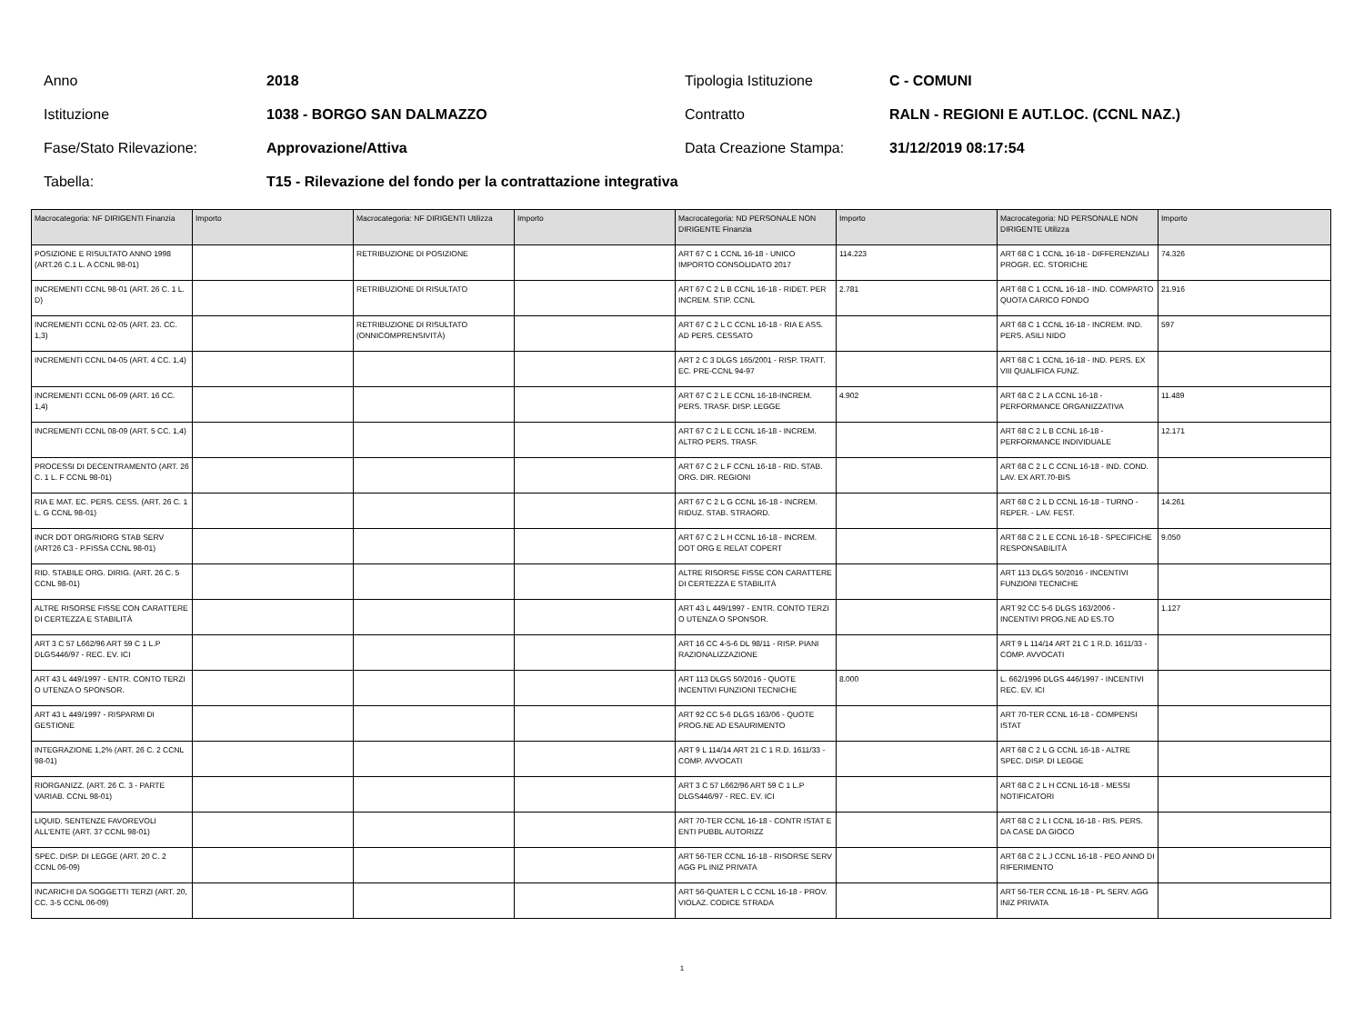Anno 2018 Tipologia Istituzione C - COMUNI
Istituzione 1038 - BORGO SAN DALMAZZO Contratto
RALN - REGIONI E AUT.LOC. (CCNL NAZ.)
Fase/Stato Rilevazione: Approvazione/Attiva Data Creazione Stampa: 31/12/2019 08:17:54
Tabella:
T15 - Rilevazione del fondo per la contrattazione integrativa
| Macrocategoria: NF DIRIGENTI Finanzia | Importo | Macrocategoria: NF DIRIGENTI Utilizza | Importo | Macrocategoria: ND PERSONALE NON DIRIGENTE Finanzia | Importo | Macrocategoria: ND PERSONALE NON DIRIGENTE Utilizza | Importo |
| POSIZIONE E RISULTATO ANNO 1998 (ART.26 C.1 L. A CCNL 98-01) | | RETRIBUZIONE DI POSIZIONE | | ART 67 C 1 CCNL 16-18 - UNICO IMPORTO CONSOLIDATO 2017 | 114.223 | ART 68 C 1 CCNL 16-18 - DIFFERENZIALI PROGR. EC. STORICHE | 74.326 |
| INCREMENTI CCNL 98-01 (ART. 26 C. 1 L. D) | | RETRIBUZIONE DI RISULTATO | | ART 67 C 2 L B CCNL 16-18 - RIDET. PER INCREM. STIP. CCNL | 2.781 | ART 68 C 1 CCNL 16-18 - IND. COMPARTO QUOTA CARICO FONDO | 21.916 |
| INCREMENTI CCNL 02-05 (ART. 23. CC. 1,3) | | RETRIBUZIONE DI RISULTATO (ONNICOMPRENSIVITÀ) | | ART 67 C 2 L C CCNL 16-18 - RIA E ASS. AD PERS. CESSATO | | ART 68 C 1 CCNL 16-18 - INCREM. IND. PERS. ASILI NIDO | 597 |
| INCREMENTI CCNL 04-05 (ART. 4 CC. 1,4) | | | | ART 2 C 3 DLGS 165/2001 - RISP. TRATT. EC. PRE-CCNL 94-97 | | ART 68 C 1 CCNL 16-18 - IND. PERS. EX VIII QUALIFICA FUNZ. | |
| INCREMENTI CCNL 06-09 (ART. 16 CC. 1,4) | | | | ART 67 C 2 L E CCNL 16-18-INCREM. PERS. TRASF. DISP. LEGGE | 4.902 | ART 68 C 2 L A CCNL 16-18 - PERFORMANCE ORGANIZZATIVA | 11.489 |
| INCREMENTI CCNL 08-09 (ART. 5 CC. 1,4) | | | | ART 67 C 2 L E CCNL 16-18 - INCREM. ALTRO PERS. TRASF. | | ART 68 C 2 L B CCNL 16-18 - PERFORMANCE INDIVIDUALE | 12.171 |
| PROCESSI DI DECENTRAMENTO (ART. 26 C. 1 L. F CCNL 98-01) | | | | ART 67 C 2 L F CCNL 16-18 - RID. STAB. ORG. DIR. REGIONI | | ART 68 C 2 L C CCNL 16-18 - IND. COND. LAV. EX ART.70-BIS | |
| RIA E MAT. EC. PERS. CESS. (ART. 26 C. 1 L. G CCNL 98-01) | | | | ART 67 C 2 L G CCNL 16-18 - INCREM. RIDUZ. STAB. STRAORD. | | ART 68 C 2 L D CCNL 16-18 - TURNO - REPER. - LAV. FEST. | 14.261 |
| INCR DOT ORG/RIORG STAB SERV (ART26 C3 - P.FISSA CCNL 98-01) | | | | ART 67 C 2 L H CCNL 16-18 - INCREM. DOT ORG E RELAT COPERT | | ART 68 C 2 L E CCNL 16-18 - SPECIFICHE RESPONSABILITÀ | 9.050 |
| RID. STABILE ORG. DIRIG. (ART. 26 C. 5 CCNL 98-01) | | | | ALTRE RISORSE FISSE CON CARATTERE DI CERTEZZA E STABILITÀ | | ART 113 DLGS 50/2016 - INCENTIVI FUNZIONI TECNICHE | |
| ALTRE RISORSE FISSE CON CARATTERE DI CERTEZZA E STABILITÀ | | | | ART 43 L 449/1997 - ENTR. CONTO TERZI O UTENZA O SPONSOR. | | ART 92 CC 5-6 DLGS 163/2006 - INCENTIVI PROG.NE AD ES.TO | 1.127 |
| ART 3 C 57 L662/96 ART 59 C 1 L.P DLGS446/97 - REC. EV. ICI | | | | ART 16 CC 4-5-6 DL 98/11 - RISP. PIANI RAZIONALIZZAZIONE | | ART 9 L 114/14 ART 21 C 1 R.D. 1611/33 - COMP. AVVOCATI | |
| ART 43 L 449/1997 - ENTR. CONTO TERZI O UTENZA O SPONSOR. | | | | ART 113 DLGS 50/2016 - QUOTE INCENTIVI FUNZIONI TECNICHE | 8.000 | L. 662/1996 DLGS 446/1997 - INCENTIVI REC. EV. ICI | |
| ART 43 L 449/1997 - RISPARMI DI GESTIONE | | | | ART 92 CC 5-6 DLGS 163/06 - QUOTE PROG.NE AD ESAURIMENTO | | ART 70-TER CCNL 16-18 - COMPENSI ISTAT | |
| INTEGRAZIONE 1,2% (ART. 26 C. 2 CCNL 98-01) | | | | ART 9 L 114/14 ART 21 C 1 R.D. 1611/33 - COMP. AVVOCATI | | ART 68 C 2 L G CCNL 16-18 - ALTRE SPEC. DISP. DI LEGGE | |
| RIORGANIZZ. (ART. 26 C. 3 - PARTE VARIAB. CCNL 98-01) | | | | ART 3 C 57 L662/96 ART 59 C 1 L.P DLGS446/97 - REC. EV. ICI | | ART 68 C 2 L H CCNL 16-18 - MESSI NOTIFICATORI | |
| LIQUID. SENTENZE FAVOREVOLI ALL'ENTE (ART. 37 CCNL 98-01) | | | | ART 70-TER CCNL 16-18 - CONTR ISTAT E ENTI PUBBL AUTORIZZ | | ART 68 C 2 L I CCNL 16-18 - RIS. PERS. DA CASE DA GIOCO | |
| SPEC. DISP. DI LEGGE (ART. 20 C. 2 CCNL 06-09) | | | | ART 56-TER CCNL 16-18 - RISORSE SERV AGG PL INIZ PRIVATA | | ART 68 C 2 L J CCNL 16-18 - PEO ANNO DI RIFERIMENTO | |
| INCARICHI DA SOGGETTI TERZI (ART. 20, CC. 3-5 CCNL 06-09) | | | | ART 56-QUATER L C CCNL 16-18 - PROV. VIOLAZ. CODICE STRADA | | ART 56-TER CCNL 16-18 - PL SERV. AGG INIZ PRIVATA | |
1